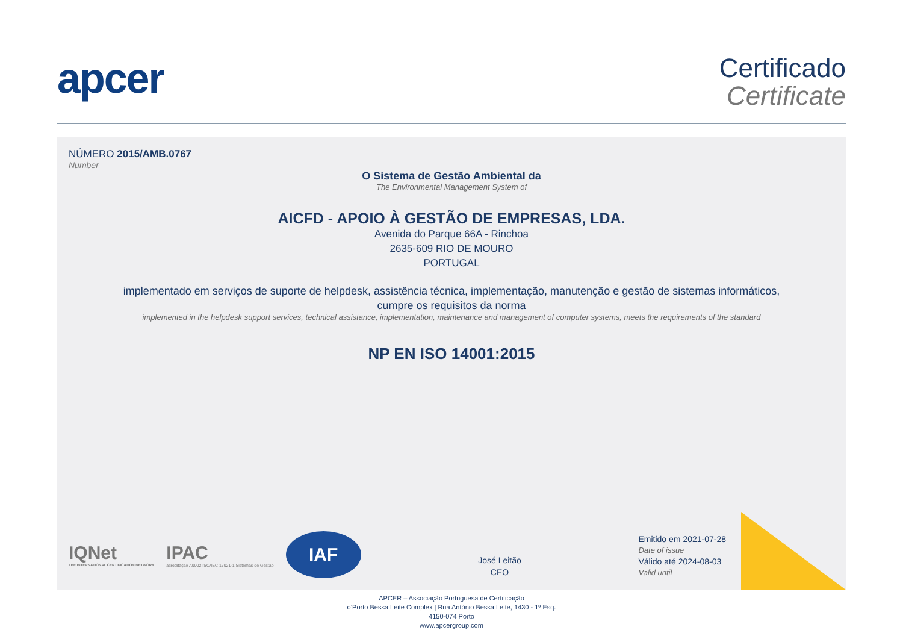apcer
Certificado
Certificate
NÚMERO 2015/AMB.0767
Number
O Sistema de Gestão Ambiental da
The Environmental Management System of
AICFD - APOIO À GESTÃO DE EMPRESAS, LDA.
Avenida do Parque 66A - Rinchoa
2635-609 RIO DE MOURO
PORTUGAL
implementado em serviços de suporte de helpdesk, assistência técnica, implementação, manutenção e gestão de sistemas informáticos,
cumpre os requisitos da norma
implemented in the helpdesk support services, technical assistance, implementation, maintenance and management of computer systems, meets the requirements of the standard
NP EN ISO 14001:2015
IQNet
THE INTERNATIONAL CERTIFICATION NETWORK
IPAC
acreditação A0002 ISO/IEC 17021-1 Sistemas de Gestão
IAF
José Leitão
CEO
Emitido em 2021-07-28
Date of issue
Válido até 2024-08-03
Valid until
APCER – Associação Portuguesa de Certificação
o’Porto Bessa Leite Complex | Rua António Bessa Leite, 1430 - 1º Esq.
4150-074 Porto
www.apcergroup.com